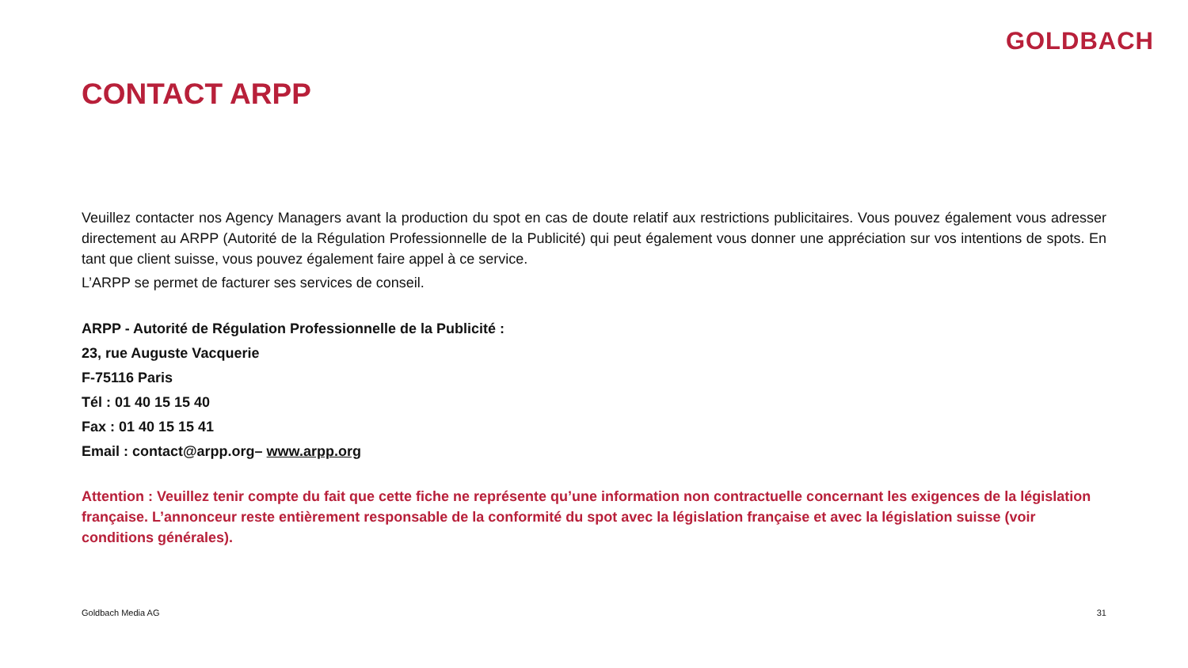GOLDBACH
CONTACT ARPP
Veuillez contacter nos Agency Managers avant la production du spot en cas de doute relatif aux restrictions publicitaires. Vous pouvez également vous adresser directement au ARPP (Autorité de la Régulation Professionnelle de la Publicité) qui peut également vous donner une appréciation sur vos intentions de spots. En tant que client suisse, vous pouvez également faire appel à ce service.
L’ARPP se permet de facturer ses services de conseil.
ARPP - Autorité de Régulation Professionnelle de la Publicité :
23, rue Auguste Vacquerie
F-75116 Paris
Tél : 01 40 15 15 40
Fax : 01 40 15 15 41
Email : contact@arpp.org– www.arpp.org
Attention : Veuillez tenir compte du fait que cette fiche ne représente qu’une information non contractuelle concernant les exigences de la législation française. L’annonceur reste entièrement responsable de la conformité du spot avec la législation française et avec la législation suisse (voir conditions générales).
Goldbach Media AG 31